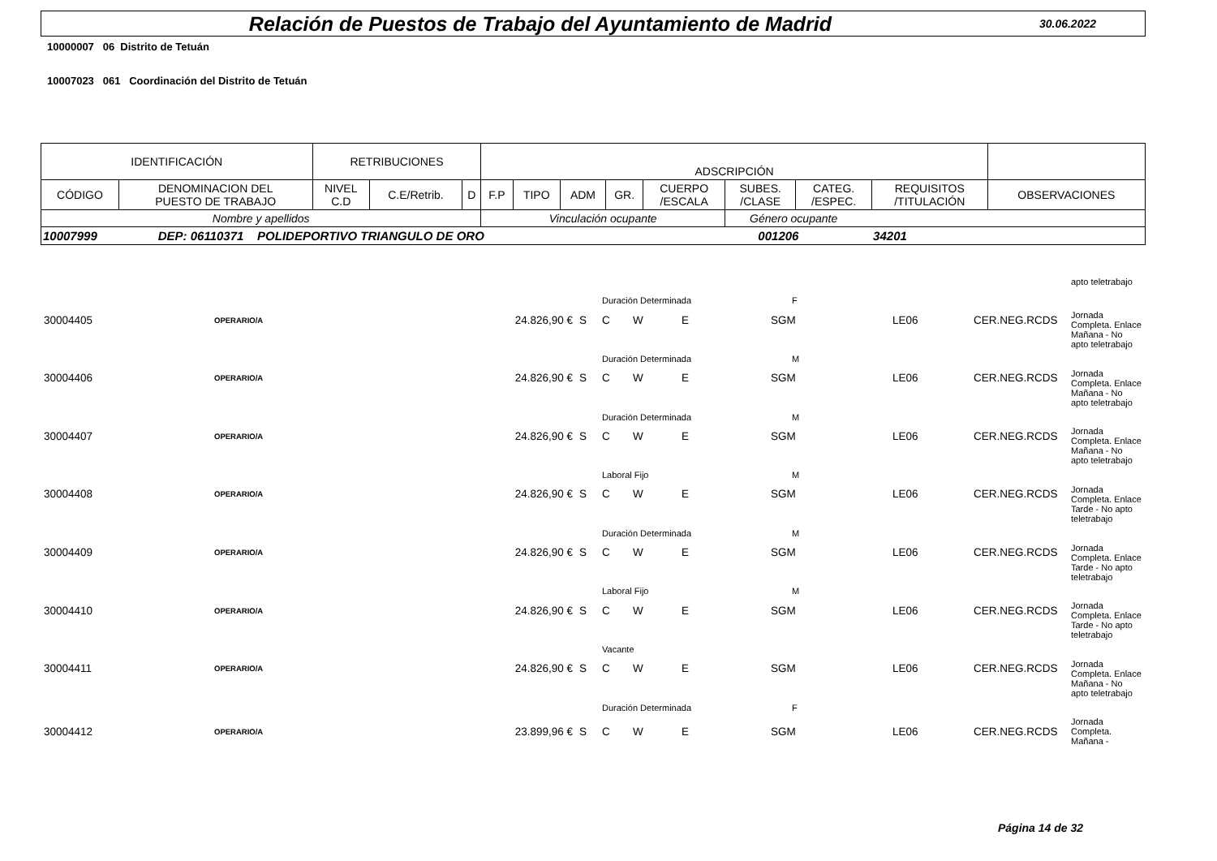Relación de Puestos de Trabajo del Ayuntamiento de Madrid
30.06.2022
10000007 06 Distrito de Tetuán
10007023 061 Coordinación del Distrito de Tetuán
| IDENTIFICACIÓN | | RETRIBUCIONES | | | ADSCRIPCIÓN | | | | | | | | |
| --- | --- | --- | --- | --- | --- | --- | --- | --- | --- | --- | --- | --- | --- |
| CÓDIGO | DENOMINACION DEL PUESTO DE TRABAJO | NIVEL C.D | C.E/Retrib. | D | F.P | TIPO | ADM | GR. | CUERPO /ESCALA | SUBES. /CLASE | CATEG. /ESPEC. | REQUISITOS /TITULACIÓN | OBSERVACIONES |
| Nombre y apellidos | | | | | Vinculación ocupante | | | | | Género ocupante | | | |
| 10007999 DEP: 06110371 POLIDEPORTIVO TRIANGULO DE ORO 001206 34201 | | | | | | | | | | | | | |
| | | | | | | | | | | | apto teletrabajo |
| | | | | Duración Determinada | | | | F | | | |
| 30004405 | OPERARIO/A | 24.826,90 € | S | C | W | E | | SGM | LE06 | CER.NEG.RCDS | Jornada Completa. Enlace |
| | | | | | | | | | | | Mañana - No apto teletrabajo |
| | | | | Duración Determinada | | | | M | | | |
| 30004406 | OPERARIO/A | 24.826,90 € | S | C | W | E | | SGM | LE06 | CER.NEG.RCDS | Jornada Completa. Enlace |
| | | | | | | | | | | | Mañana - No apto teletrabajo |
| | | | | Duración Determinada | | | | M | | | |
| 30004407 | OPERARIO/A | 24.826,90 € | S | C | W | E | | SGM | LE06 | CER.NEG.RCDS | Jornada Completa. Enlace |
| | | | | | | | | | | | Mañana - No apto teletrabajo |
| | | | | Laboral Fijo | | | | M | | | |
| 30004408 | OPERARIO/A | 24.826,90 € | S | C | W | E | | SGM | LE06 | CER.NEG.RCDS | Jornada Completa. Enlace |
| | | | | | | | | | | | Tarde - No apto teletrabajo |
| | | | | Duración Determinada | | | | M | | | |
| 30004409 | OPERARIO/A | 24.826,90 € | S | C | W | E | | SGM | LE06 | CER.NEG.RCDS | Jornada Completa. Enlace |
| | | | | | | | | | | | Tarde - No apto teletrabajo |
| | | | | Laboral Fijo | | | | M | | | |
| 30004410 | OPERARIO/A | 24.826,90 € | S | C | W | E | | SGM | LE06 | CER.NEG.RCDS | Jornada Completa. Enlace |
| | | | | | | | | | | | Tarde - No apto teletrabajo |
| | | | | Vacante | | | | | | | |
| 30004411 | OPERARIO/A | 24.826,90 € | S | C | W | E | | SGM | LE06 | CER.NEG.RCDS | Jornada Completa. Enlace |
| | | | | | | | | | | | Mañana - No apto teletrabajo |
| | | | | Duración Determinada | | | | F | | | |
| 30004412 | OPERARIO/A | 23.899,96 € | S | C | W | E | | SGM | LE06 | CER.NEG.RCDS | Jornada Completa. Mañana - |
Página 14 de 32